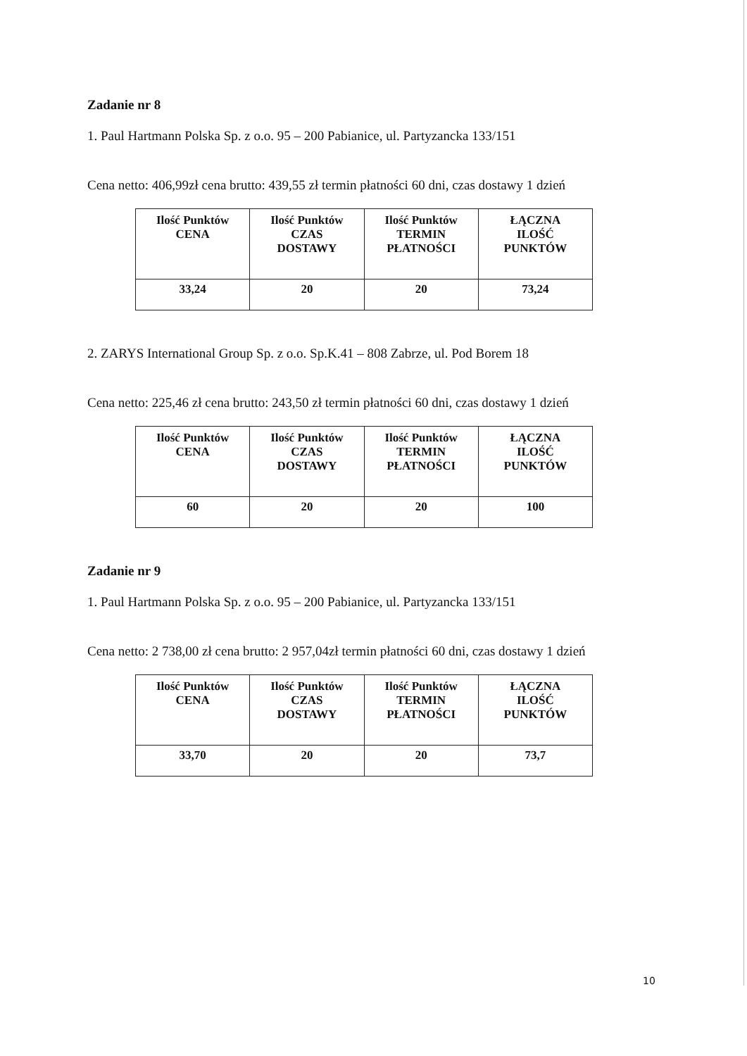Zadanie nr 8
1. Paul Hartmann Polska Sp. z o.o. 95 – 200 Pabianice, ul. Partyzancka 133/151
Cena netto: 406,99zł cena brutto: 439,55 zł termin płatności 60 dni, czas dostawy 1 dzień
| Ilość Punktów CENA | Ilość Punktów CZAS DOSTAWY | Ilość Punktów TERMIN PŁATNOŚCI | ŁĄCZNA ILOŚĆ PUNKTÓW |
| 33,24 | 20 | 20 | 73,24 |
2. ZARYS International Group Sp. z o.o. Sp.K.41 – 808 Zabrze, ul. Pod Borem 18
Cena netto: 225,46 zł cena brutto: 243,50 zł termin płatności 60 dni, czas dostawy 1 dzień
| Ilość Punktów CENA | Ilość Punktów CZAS DOSTAWY | Ilość Punktów TERMIN PŁATNOŚCI | ŁĄCZNA ILOŚĆ PUNKTÓW |
| 60 | 20 | 20 | 100 |
Zadanie nr 9
1. Paul Hartmann Polska Sp. z o.o. 95 – 200 Pabianice, ul. Partyzancka 133/151
Cena netto: 2 738,00 zł cena brutto: 2 957,04zł termin płatności 60 dni, czas dostawy 1 dzień
| Ilość Punktów CENA | Ilość Punktów CZAS DOSTAWY | Ilość Punktów TERMIN PŁATNOŚCI | ŁĄCZNA ILOŚĆ PUNKTÓW |
| 33,70 | 20 | 20 | 73,7 |
10